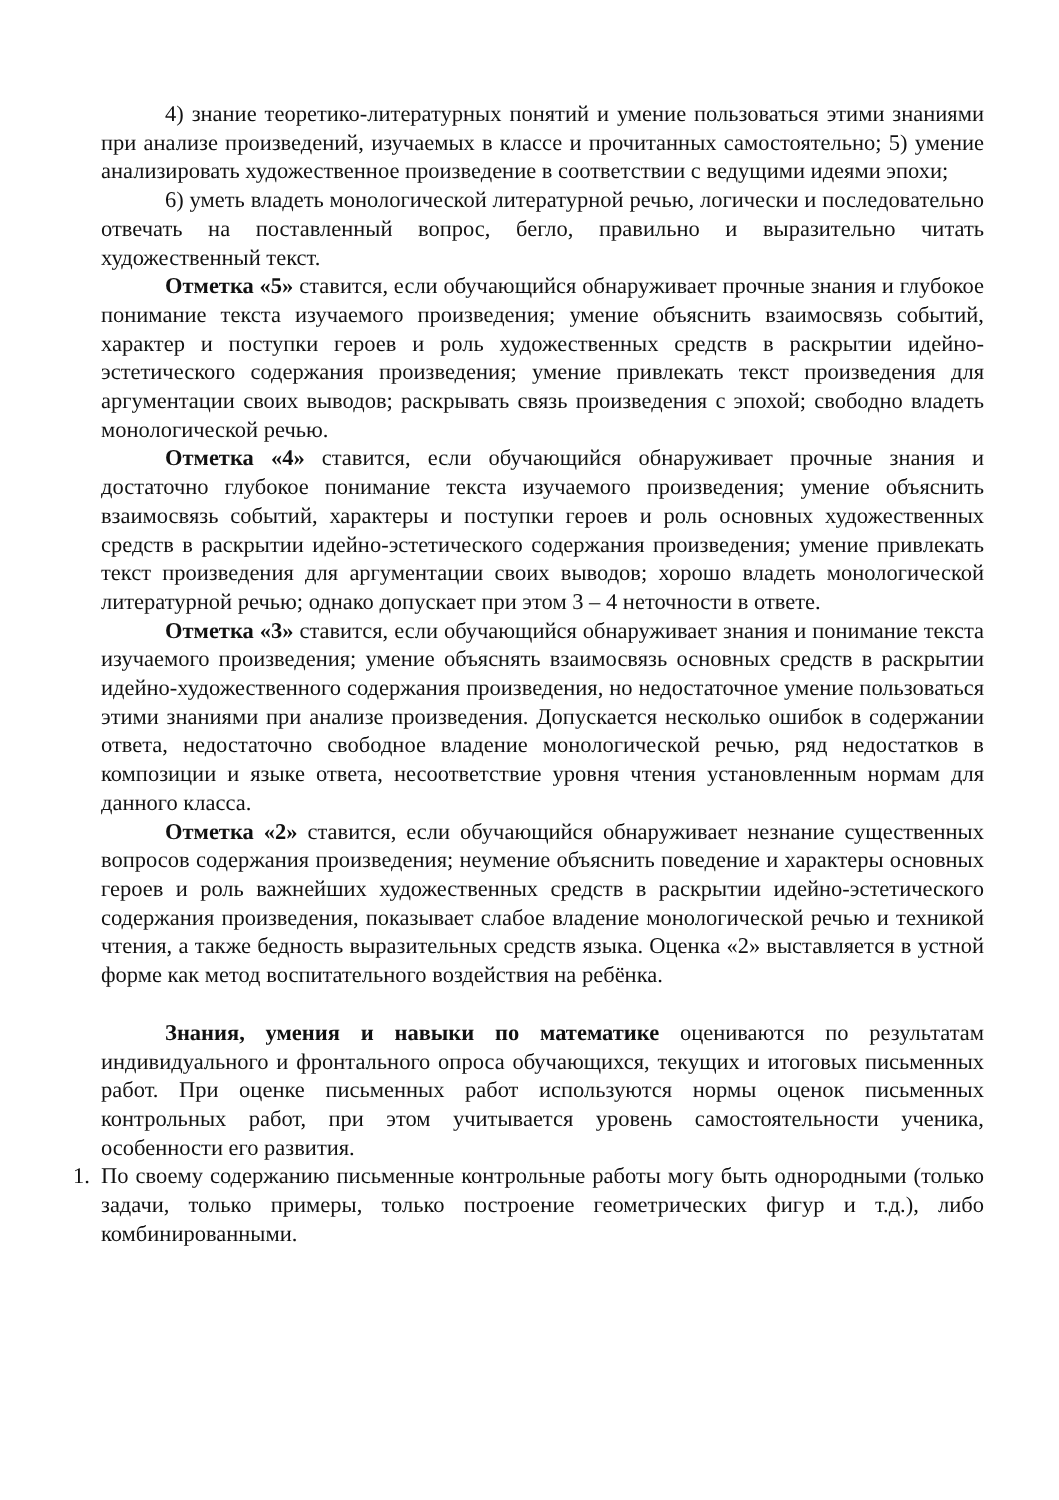4) знание теоретико-литературных понятий и умение пользоваться этими знаниями при анализе произведений, изучаемых в классе и прочитанных самостоятельно; 5) умение анализировать художественное произведение в соответствии с ведущими идеями эпохи;
6) уметь владеть монологической литературной речью, логически и последовательно отвечать на поставленный вопрос, бегло, правильно и выразительно читать художественный текст.
Отметка «5» ставится, если обучающийся обнаруживает прочные знания и глубокое понимание текста изучаемого произведения; умение объяснить взаимосвязь событий, характер и поступки героев и роль художественных средств в раскрытии идейно- эстетического содержания произведения; умение привлекать текст произведения для аргументации своих выводов; раскрывать связь произведения с эпохой; свободно владеть монологической речью.
Отметка «4» ставится, если обучающийся обнаруживает прочные знания и достаточно глубокое понимание текста изучаемого произведения; умение объяснить взаимосвязь событий, характеры и поступки героев и роль основных художественных средств в раскрытии идейно-эстетического содержания произведения; умение привлекать текст произведения для аргументации своих выводов; хорошо владеть монологической литературной речью; однако допускает при этом 3 – 4 неточности в ответе.
Отметка «3» ставится, если обучающийся обнаруживает знания и понимание текста изучаемого произведения; умение объяснять взаимосвязь основных средств в раскрытии идейно-художественного содержания произведения, но недостаточное умение пользоваться этими знаниями при анализе произведения. Допускается несколько ошибок в содержании ответа, недостаточно свободное владение монологической речью, ряд недостатков в композиции и языке ответа, несоответствие уровня чтения установленным нормам для данного класса.
Отметка «2» ставится, если обучающийся обнаруживает незнание существенных вопросов содержания произведения; неумение объяснить поведение и характеры основных героев и роль важнейших художественных средств в раскрытии идейно-эстетического содержания произведения, показывает слабое владение монологической речью и техникой чтения, а также бедность выразительных средств языка. Оценка «2» выставляется в устной форме как метод воспитательного воздействия на ребёнка.
Знания, умения и навыки по математике оцениваются по результатам индивидуального и фронтального опроса обучающихся, текущих и итоговых письменных работ. При оценке письменных работ используются нормы оценок письменных контрольных работ, при этом учитывается уровень самостоятельности ученика, особенности его развития.
1. По своему содержанию письменные контрольные работы могу быть однородными (только задачи, только примеры, только построение геометрических фигур и т.д.), либо комбинированными.